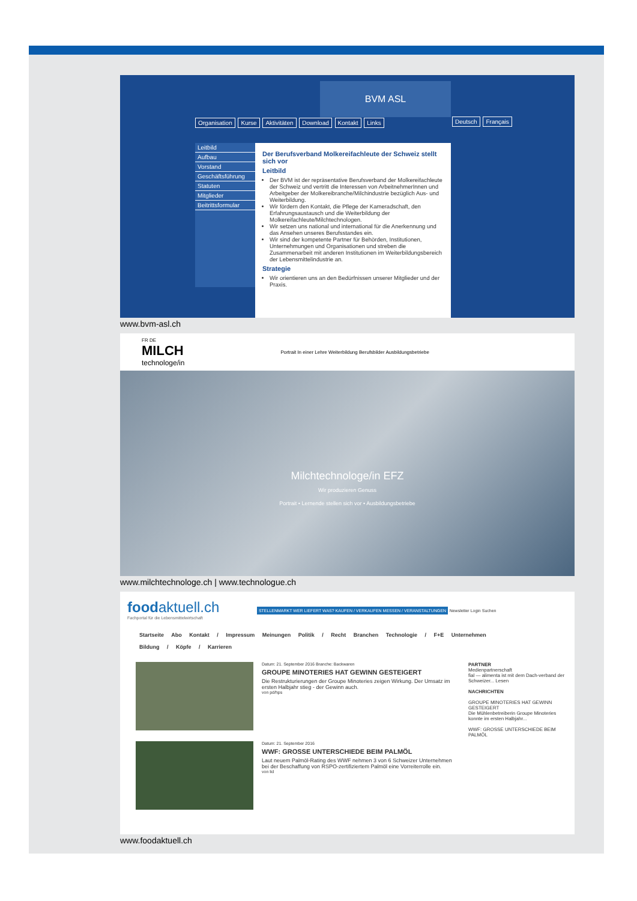BVM ASL
Organisation Kurse Aktivitäten Download Kontakt Links
Deutsch Français
Leitbild
Aufbau
Vorstand
Geschäftsführung
Statuten
Mitglieder
Beitrittsformular
Der Berufsverband Molkereifachleute der Schweiz stellt sich vor
Leitbild
Der BVM ist der repräsentative Berufsverband der Molkereifachleute der Schweiz und vertritt die Interessen von ArbeitnehmerInnen und Arbeitgeber der Molkereibranche/Milchindustrie bezüglich Aus- und Weiterbildung.
Wir fördern den Kontakt, die Pflege der Kameradschaft, den Erfahrungsaustausch und die Weiterbildung der Molkereifachleute/Milchtechnologen.
Wir setzen uns national und international für die Anerkennung und das Ansehen unseres Berufsstandes ein.
Wir sind der kompetente Partner für Behörden, Institutionen, Unternehmungen und Organisationen und streben die Zusammenarbeit mit anderen Institutionen im Weiterbildungsbereich der Lebensmittelindustrie an.
Strategie
Wir orientieren uns an den Bedürfnissen unserer Mitglieder und der Praxis.
www.bvm-asl.ch
FR DE
MILCH
technologe/in
Portrait In einer Lehre Weiterbildung Berufsbilder Ausbildungsbetriebe
Milchtechnologe/in EFZ
Wir produzieren Genuss
Portrait • Lernende stellen sich vor • Ausbildungsbetriebe
www.milchtechnologe.ch | www.technologue.ch
foodaktuell.ch STELLENMARKT WER LIEFERT WAS? KAUFEN / VERKAUFEN MESSEN / VERANSTALTUNGEN Newsletter Login Suchen
Fachportal für die Lebensmittelwirtschaft
Startseite Abo Kontakt / Impressum Meinungen Politik / Recht Branchen Technologie / F+E Unternehmen
Bildung / Köpfe / Karrieren
Datum: 21. September 2016 Branche: Backwaren
GROUPE MINOTERIES HAT GEWINN GESTEIGERT
Die Restrukturierungen der Groupe Minoteries zeigen Wirkung. Der Umsatz im ersten Halbjahr stieg - der Gewinn auch.
von pd/hps
Datum: 21. September 2016
WWF: GROSSE UNTERSCHIEDE BEIM PALMÖL
Laut neuem Palmöl-Rating des WWF nehmen 3 von 6 Schweizer Unternehmen bei der Beschaffung von RSPO-zertifiziertem Palmöl eine Vorreiterrolle ein.
von lid
PARTNER
Medienpartnerschaft
fial — alimenta ist mit dem Dach-verband der Schweizer... Lesen
NACHRICHTEN
GROUPE MINOTERIES HAT GEWINN GESTEIGERT
Die Mühlenbetreiberin Groupe Minoteries konnte im ersten Halbjahr...
WWF: GROSSE UNTERSCHIEDE BEIM PALMÖL
www.foodaktuell.ch